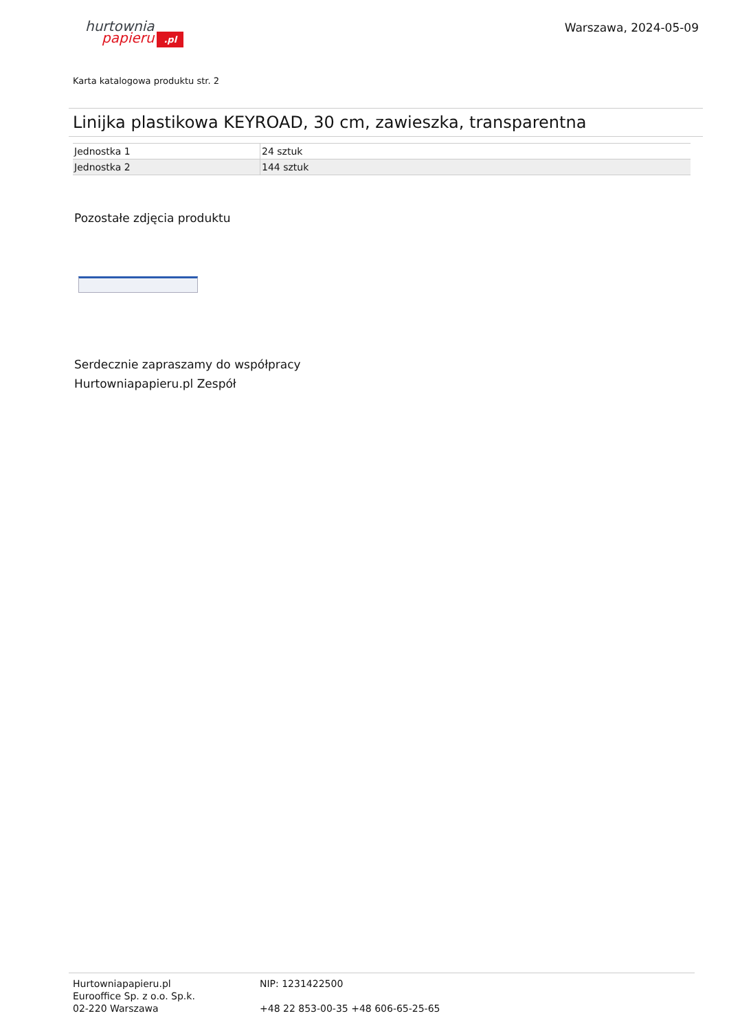hurtownia
papieru.pl
Warszawa, 2024-05-09
Karta katalogowa produktu str. 2
Linijka plastikowa KEYROAD, 30 cm, zawieszka, transparentna
| Jednostka 1 | 24 sztuk |
| Jednostka 2 | 144 sztuk |
Pozostałe zdjęcia produktu
Serdecznie zapraszamy do współpracy
Hurtowniapapieru.pl Zespół
Hurtowniapapieru.pl
Eurooffice Sp. z o.o. Sp.k.
02-220 Warszawa
NIP: 1231422500
+48 22 853-00-35 +48 606-65-25-65